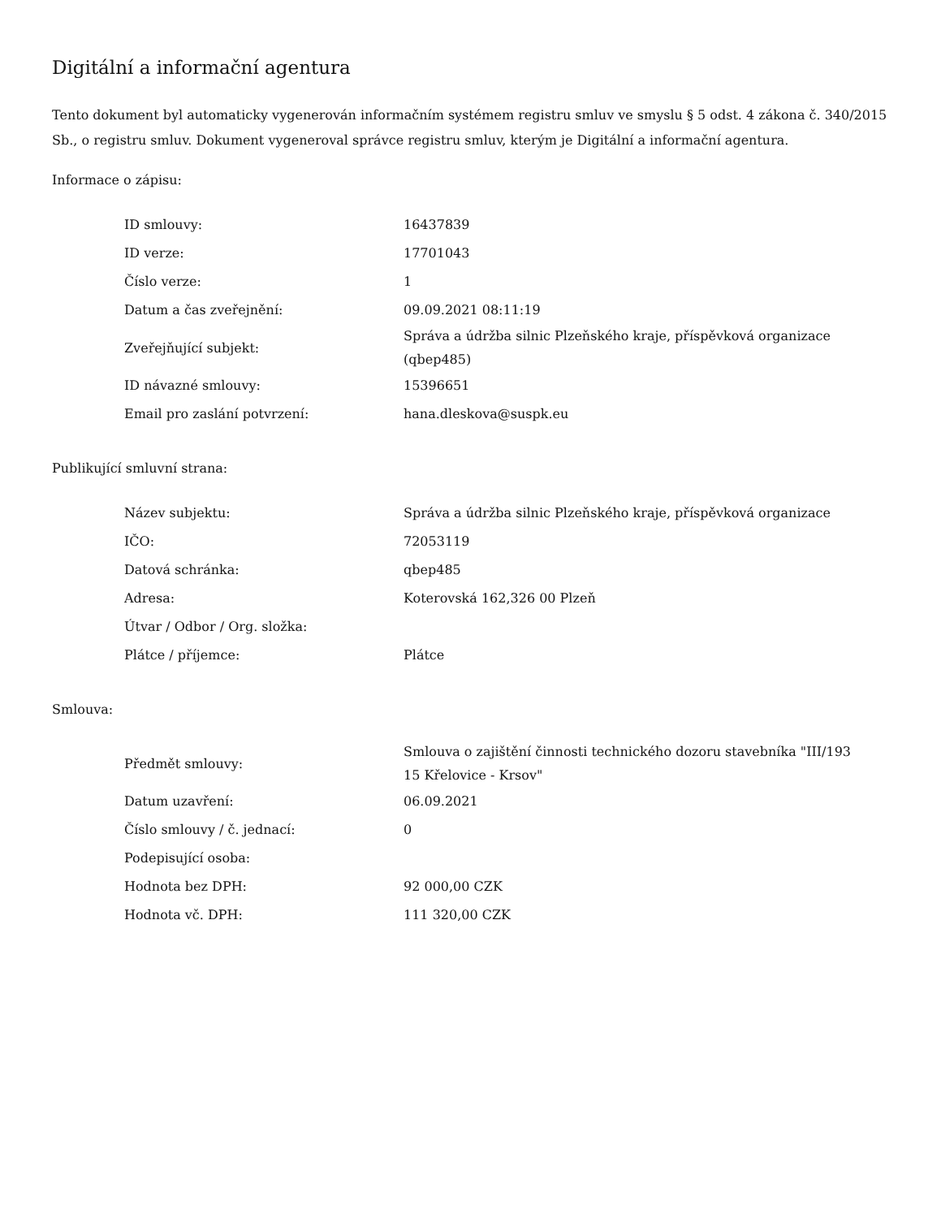Digitální a informační agentura
Tento dokument byl automaticky vygenerován informačním systémem registru smluv ve smyslu § 5 odst. 4 zákona č. 340/2015 Sb., o registru smluv. Dokument vygeneroval správce registru smluv, kterým je Digitální a informační agentura.
Informace o zápisu:
| ID smlouvy: | 16437839 |
| ID verze: | 17701043 |
| Číslo verze: | 1 |
| Datum a čas zveřejnění: | 09.09.2021 08:11:19 |
| Zveřejňující subjekt: | Správa a údržba silnic Plzeňského kraje, příspěvková organizace (qbep485) |
| ID návazné smlouvy: | 15396651 |
| Email pro zaslání potvrzení: | hana.dleskova@suspk.eu |
Publikující smluvní strana:
| Název subjektu: | Správa a údržba silnic Plzeňského kraje, příspěvková organizace |
| IČO: | 72053119 |
| Datová schránka: | qbep485 |
| Adresa: | Koterovská 162,326 00 Plzeň |
| Útvar / Odbor / Org. složka: | |
| Plátce / příjemce: | Plátce |
Smlouva:
| Předmět smlouvy: | Smlouva o zajištění činnosti technického dozoru stavebníka "III/193 15 Křelovice - Krsov" |
| Datum uzavření: | 06.09.2021 |
| Číslo smlouvy / č. jednací: | 0 |
| Podepisující osoba: | |
| Hodnota bez DPH: | 92 000,00 CZK |
| Hodnota vč. DPH: | 111 320,00 CZK |